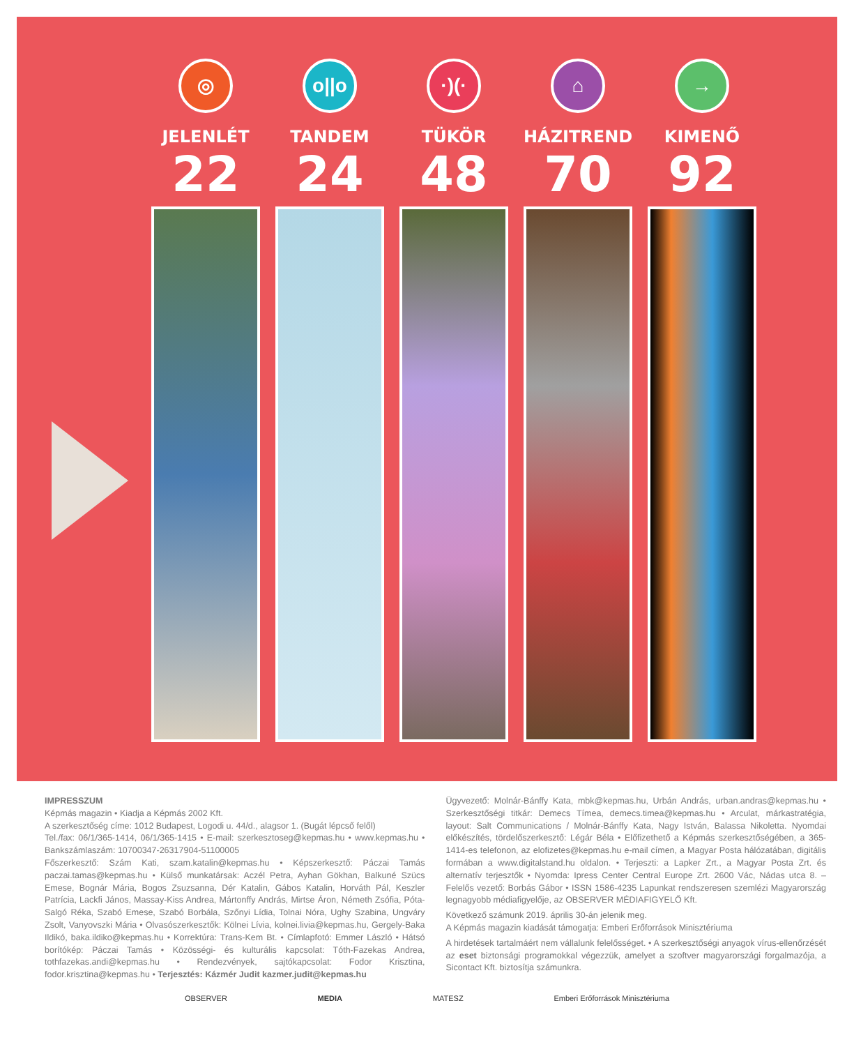◎
JELENLÉT
22
o||o
TANDEM
24
·)(·
TÜKÖR
48
⌂
HÁZITREND
70
→
KIMENŐ
92
IMPRESSZUM
Képmás magazin • Kiadja a Képmás 2002 Kft.
A szerkesztőség címe: 1012 Budapest, Logodi u. 44/d., alagsor 1. (Bugát lépcső felől)
Tel./fax: 06/1/365-1414, 06/1/365-1415 • E-mail: szerkesztoseg@kepmas.hu • www.kepmas.hu • Bankszámlaszám: 10700347-26317904-51100005
Főszerkesztő: Szám Kati, szam.katalin@kepmas.hu • Képszerkesztő: Páczai Tamás paczai.tamas@kepmas.hu • Külső munkatársak: Aczél Petra, Ayhan Gökhan, Balkuné Szücs Emese, Bognár Mária, Bogos Zsuzsanna, Dér Katalin, Gábos Katalin, Horváth Pál, Keszler Patrícia, Lackfi János, Massay-Kiss Andrea, Mártonffy András, Mirtse Áron, Németh Zsófia, Póta-Salgó Réka, Szabó Emese, Szabó Borbála, Szőnyi Lídia, Tolnai Nóra, Ughy Szabina, Ungváry Zsolt, Vanyovszki Mária • Olvasószerkesztők: Kölnei Lívia, kolnei.livia@kepmas.hu, Gergely-Baka Ildikó, baka.ildiko@kepmas.hu • Korrektúra: Trans-Kem Bt. • Címlapfotó: Emmer László • Hátsó borítókép: Páczai Tamás • Közösségi- és kulturális kapcsolat: Tóth-Fazekas Andrea, tothfazekas.andi@kepmas.hu • Rendezvények, sajtókapcsolat: Fodor Krisztina, fodor.krisztina@kepmas.hu • Terjesztés: Kázmér Judit kazmer.judit@kepmas.hu
Ügyvezető: Molnár-Bánffy Kata, mbk@kepmas.hu, Urbán András, urban.andras@kepmas.hu • Szerkesztőségi titkár: Demecs Tímea, demecs.timea@kepmas.hu • Arculat, márkastratégia, layout: Salt Communications / Molnár-Bánffy Kata, Nagy István, Balassa Nikoletta. Nyomdai előkészítés, tördelőszerkesztő: Légár Béla • Előfizethető a Képmás szerkesztőségében, a 365-1414-es telefonon, az elofizetes@kepmas.hu e-mail címen, a Magyar Posta hálózatában, digitális formában a www.digitalstand.hu oldalon. • Terjeszti: a Lapker Zrt., a Magyar Posta Zrt. és alternatív terjesztők • Nyomda: Ipress Center Central Europe Zrt. 2600 Vác, Nádas utca 8. – Felelős vezető: Borbás Gábor • ISSN 1586-4235 Lapunkat rendszeresen szemlézi Magyarország legnagyobb médiafigyelője, az OBSERVER MÉDIAFIGYELŐ Kft.
Következő számunk 2019. április 30-án jelenik meg.
A Képmás magazin kiadását támogatja: Emberi Erőforrások Minisztériuma
A hirdetések tartalmáért nem vállalunk felelősséget. • A szerkesztőségi anyagok vírus-ellenőrzését az eset biztonsági programokkal végezzük, amelyet a szoftver magyarországi forgalmazója, a Sicontact Kft. biztosítja számunkra.
OBSERVER MEDIA MATESZ Emberi Erőforrások Minisztériuma